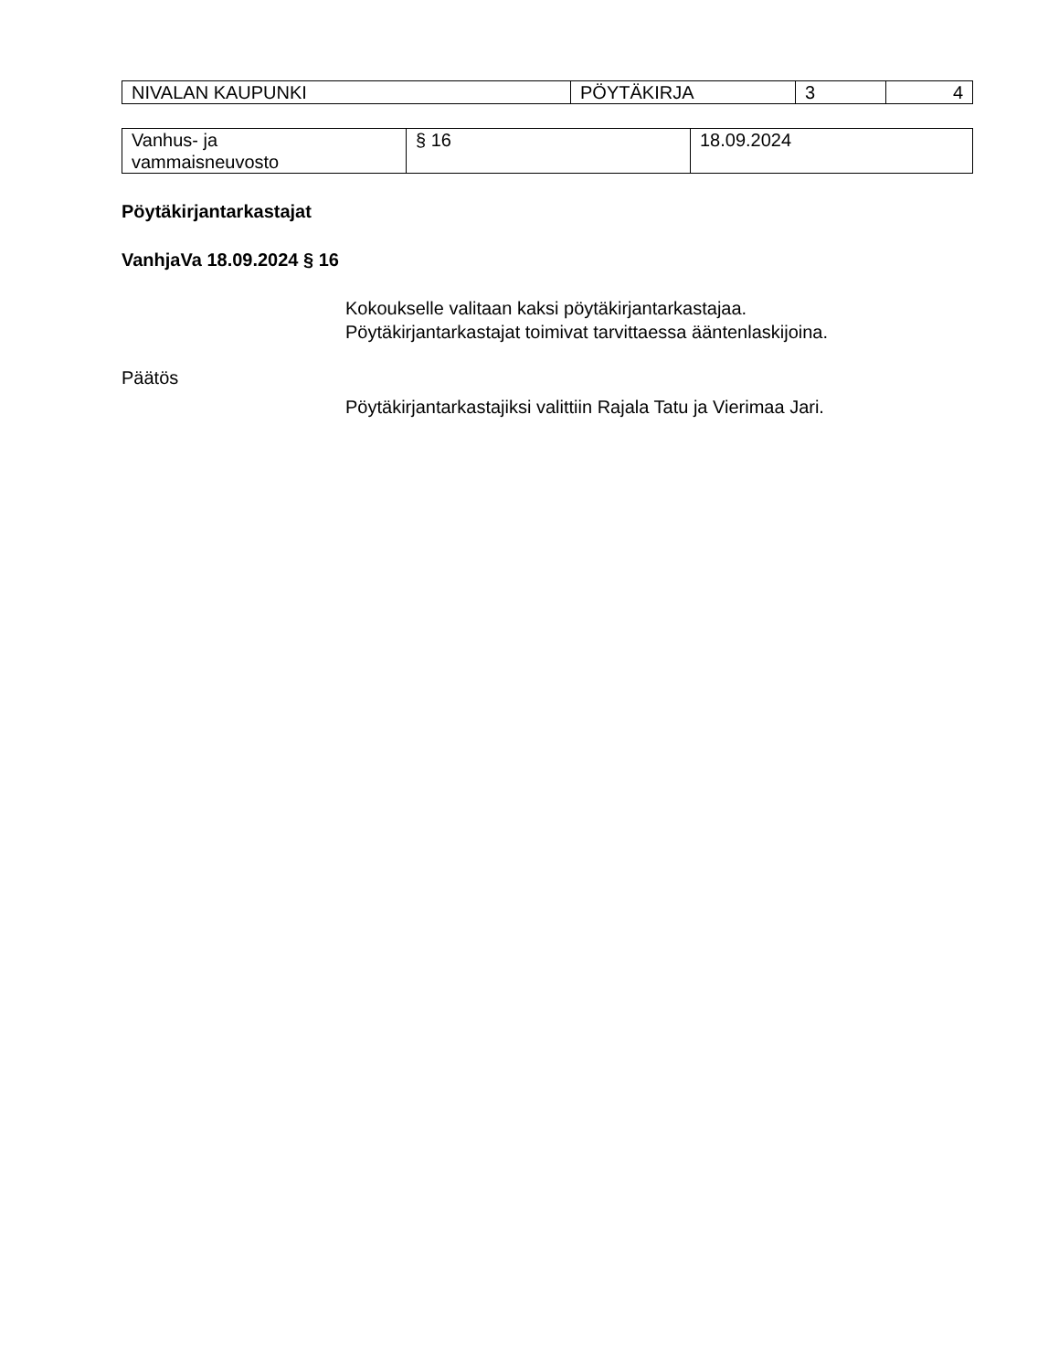| NIVALAN KAUPUNKI | PÖYTÄKIRJA | 3 | 4 |
| Vanhus- ja vammaisneuvosto | § 16 | 18.09.2024 |
Pöytäkirjantarkastajat
VanhjaVa 18.09.2024 § 16
Kokoukselle valitaan kaksi pöytäkirjantarkastajaa.
Pöytäkirjantarkastajat toimivat tarvittaessa ääntenlaskijoina.
Päätös
Pöytäkirjantarkastajiksi valittiin Rajala Tatu ja Vierimaa Jari.